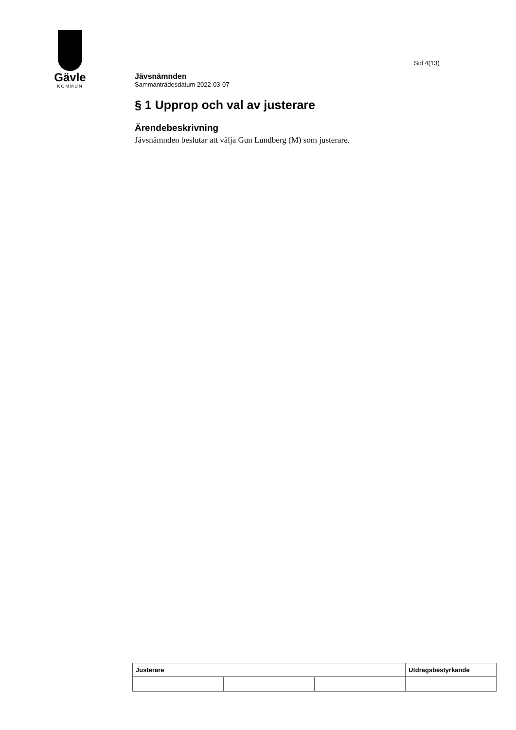Gävle
KOMMUN
Sid 4(13)
Jävsnämnden
Sammanträdesdatum 2022-03-07
§ 1 Upprop och val av justerare
Ärendebeskrivning
Jävsnämnden beslutar att välja Gun Lundberg (M) som justerare.
| Justerare | | | Utdragsbestyrkande |
| --- | --- | --- | --- |